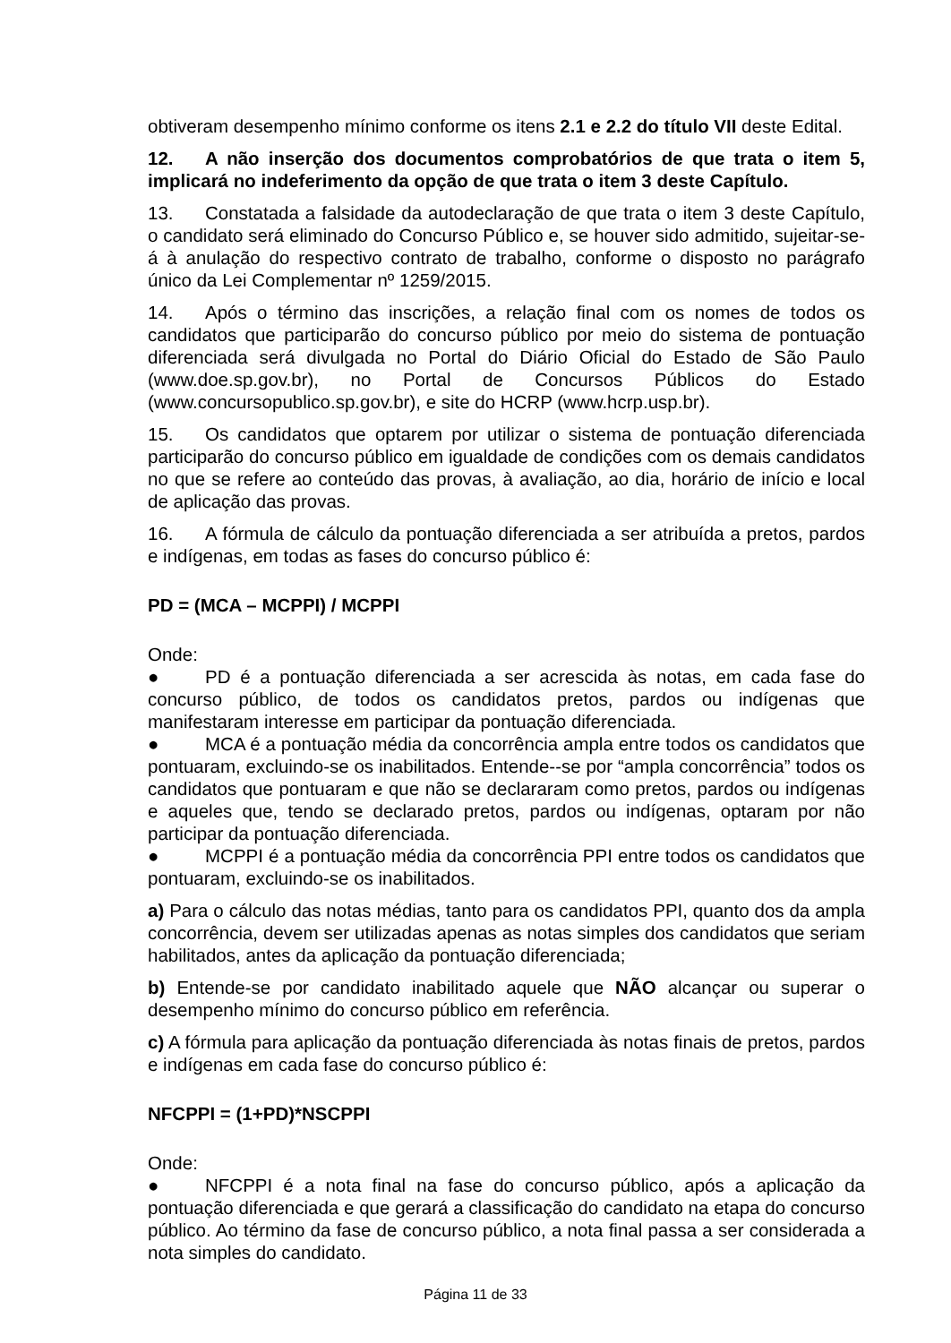obtiveram desempenho mínimo conforme os itens 2.1 e 2.2 do título VII deste Edital.
12. A não inserção dos documentos comprobatórios de que trata o item 5, implicará no indeferimento da opção de que trata o item 3 deste Capítulo.
13. Constatada a falsidade da autodeclaração de que trata o item 3 deste Capítulo, o candidato será eliminado do Concurso Público e, se houver sido admitido, sujeitar-se-á à anulação do respectivo contrato de trabalho, conforme o disposto no parágrafo único da Lei Complementar nº 1259/2015.
14. Após o término das inscrições, a relação final com os nomes de todos os candidatos que participarão do concurso público por meio do sistema de pontuação diferenciada será divulgada no Portal do Diário Oficial do Estado de São Paulo (www.doe.sp.gov.br), no Portal de Concursos Públicos do Estado (www.concursopublico.sp.gov.br), e site do HCRP (www.hcrp.usp.br).
15. Os candidatos que optarem por utilizar o sistema de pontuação diferenciada participarão do concurso público em igualdade de condições com os demais candidatos no que se refere ao conteúdo das provas, à avaliação, ao dia, horário de início e local de aplicação das provas.
16. A fórmula de cálculo da pontuação diferenciada a ser atribuída a pretos, pardos e indígenas, em todas as fases do concurso público é:
PD = (MCA – MCPPI) / MCPPI
Onde:
● PD é a pontuação diferenciada a ser acrescida às notas, em cada fase do concurso público, de todos os candidatos pretos, pardos ou indígenas que manifestaram interesse em participar da pontuação diferenciada.
● MCA é a pontuação média da concorrência ampla entre todos os candidatos que pontuaram, excluindo-se os inabilitados. Entende--se por “ampla concorrência” todos os candidatos que pontuaram e que não se declararam como pretos, pardos ou indígenas e aqueles que, tendo se declarado pretos, pardos ou indígenas, optaram por não participar da pontuação diferenciada.
● MCPPI é a pontuação média da concorrência PPI entre todos os candidatos que pontuaram, excluindo-se os inabilitados.
a) Para o cálculo das notas médias, tanto para os candidatos PPI, quanto dos da ampla concorrência, devem ser utilizadas apenas as notas simples dos candidatos que seriam habilitados, antes da aplicação da pontuação diferenciada;
b) Entende-se por candidato inabilitado aquele que NÃO alcançar ou superar o desempenho mínimo do concurso público em referência.
c) A fórmula para aplicação da pontuação diferenciada às notas finais de pretos, pardos e indígenas em cada fase do concurso público é:
NFCPPI = (1+PD)*NSCPPI
Onde:
● NFCPPI é a nota final na fase do concurso público, após a aplicação da pontuação diferenciada e que gerará a classificação do candidato na etapa do concurso público. Ao término da fase de concurso público, a nota final passa a ser considerada a nota simples do candidato.
Página 11 de 33